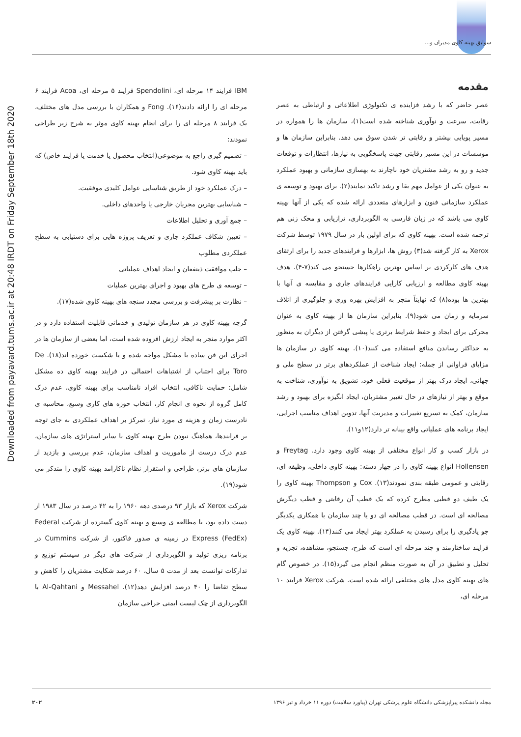سوابق بهینه کاوی مدیران و...
Downloaded from payavard.tums.ac.ir at 20:48 IRDT on Friday September 18th 2020
مقدمه
عصر حاضر که با رشد فزاینده ی تکنولوژی اطلاعاتی و ارتباطی به عصر رقابت، سرعت و نوآوری شناخته شده است(۱)، سازمان ها را همواره در مسیر پویایی بیشتر و رقابتی تر شدن سوق می دهد. بنابراین سازمان ها و موسسات در این مسیر رقابتی جهت پاسخگویی به نیازها، انتظارات و توقعات جدید و رو به رشد مشتریان خود ناچارند به بهسازی سازمانی و بهبود عملکرد به عنوان یکی از عوامل مهم بقا و رشد تاکید نمایند(۲). برای بهبود و توسعه ی عملکرد سازمانی فنون و ابزارهای متعددی ارائه شده که یکی از آنها بهینه کاوی می باشد که در زبان فارسی به الگوبرداری، ترازیابی و محک زنی هم ترجمه شده است. بهینه کاوی که برای اولین بار در سال ۱۹۷۹ توسط شرکت Xerox به کار گرفته شد(۳) روش ها، ابزارها و فرایندهای جدید را برای ارتقای هدف های کارکردی بر اساس بهترین راهکارها جستجو می کند(۷-۴). هدف بهینه کاوی مطالعه و ارزیابی کارایی فرایندهای جاری و مقایسه ی آنها با بهترین ها بوده(۸) که نهایتاً منجر به افزایش بهره وری و جلوگیری از اتلاف سرمایه و زمان می شود(۹). بنابراین سازمان ها از بهینه کاوی به عنوان محرکی برای ایجاد و حفظ شرایط برتری یا پیشی گرفتن از دیگران به منظور به حداکثر رساندن منافع استفاده می کنند(۱۰). بهینه کاوی در سازمان ها مزایای فراوانی از جمله: ایجاد شناخت از عملکردهای برتر در سطح ملی و جهانی، ایجاد درک بهتر از موقعیت فعلی خود، تشویق به نوآوری، شناخت به موقع و بهتر از نیازهای در حال تغییر مشتریان، ایجاد انگیزه برای بهبود و رشد سازمان، کمک به تسریع تغییرات و مدیریت آنها، تدوین اهداف مناسب اجرایی، ایجاد برنامه های عملیاتی واقع بینانه تر دارد(۱۲و۱۱).
در بازار کسب و کار انواع مختلفی از بهینه کاوی وجود دارد. Freytag و Hollensen انواع بهینه کاوی را در چهار دسته: بهینه کاوی داخلی، وظیفه ای، رقابتی و عمومی طبقه بندی نمودند(۱۳). Cox و Thompson بهینه کاوی را یک طیف دو قطبی مطرح کرده که یک قطب آن رقابتی و قطب دیگرش مصالحه ای است. در قطب مصالحه ای دو یا چند سازمان با همکاری یکدیگر جو یادگیری را برای رسیدن به عملکرد بهتر ایجاد می کنند(۱۴). بهینه کاوی یک فرایند ساختارمند و چند مرحله ای است که طرح، جستجو، مشاهده، تجزیه و تحلیل و تطبیق در آن به صورت منظم انجام می گیرد(۱۵). در خصوص گام های بهینه کاوی مدل های مختلفی ارائه شده است. شرکت Xerox فرایند ۱۰ مرحله ای،
IBM فرایند ۱۴ مرحله ای، Spendolini فرایند ۵ مرحله ای، Acoa فرایند ۶ مرحله ای را ارائه دادند(۱۶). Fong و همکاران با بررسی مدل های مختلف، یک فرایند ۸ مرحله ای را برای انجام بهینه کاوی موثر به شرح زیر طراحی نمودند:
– تصمیم گیری راجع به موضوعی(انتخاب محصول یا خدمت یا فرایند خاص) که باید بهینه کاوی شود.
– درک عملکرد خود از طریق شناسایی عوامل کلیدی موفقیت.
– شناسایی بهترین مجریان خارجی یا واحدهای داخلی.
– جمع آوری و تحلیل اطلاعات
– تعیین شکاف عملکرد جاری و تعریف پروژه هایی برای دستیابی به سطح عملکردی مطلوب
– جلب موافقت ذینفعان و ایجاد اهداف عملیاتی
– توسعه ی طرح های بهبود و اجرای بهترین عملیات
– نظارت بر پیشرفت و بررسی مجدد سنجه های بهینه کاوی شده(۱۷).
گرچه بهینه کاوی در هر سازمان تولیدی و خدماتی قابلیت استفاده دارد و در اکثر موارد منجر به ایجاد ارزش افزوده شده است، اما بعضی از سازمان ها در اجرای این فن ساده با مشکل مواجه شده و یا شکست خورده اند(۱۸). De Toro برای اجتناب از اشتباهات احتمالی در فرایند بهینه کاوی ده مشکل شامل: حمایت ناکافی، انتخاب افراد نامناسب برای بهینه کاوی، عدم درک کامل گروه از نحوه ی انجام کار، انتخاب حوزه های کاری وسیع، محاسبه ی نادرست زمان و هزینه ی مورد نیاز، تمرکز بر اهداف عملکردی به جای توجه بر فرایندها، هماهنگ نبودن طرح بهینه کاوی با سایر استراتژی های سازمان، عدم درک درست از ماموریت و اهداف سازمان، عدم بررسی و بازدید از سازمان های برتر، طراحی و استقرار نظام ناکارامد بهینه کاوی را متذکر می شود(۱۹).
شرکت Xerox که بازار ۹۳ درصدی دهه ۱۹۶۰ را به ۴۲ درصد در سال ۱۹۸۳ از دست داده بود، با مطالعه ی وسیع و بهینه کاوی گسترده از شرکت Federal Express (FedEx) در زمینه ی صدور فاکتور، از شرکت Cummins در برنامه ریزی تولید و الگوبرداری از شرکت های دیگر در سیستم توزیع و تدارکات توانست بعد از مدت ۵ سال، ۶۰ درصد شکایت مشتریان را کاهش و سطح تقاضا را ۴۰ درصد افزایش دهد(۱۲). Messahel و Al-Qahtani با الگوبرداری از چک لیست ایمنی جراحی سازمان
مجله دانشکده پیراپزشکی دانشگاه علوم پزشکی تهران (پیاورد سلامت) دوره ۱۱ خرداد و تیر ۱۳۹۶ ۲۰۲